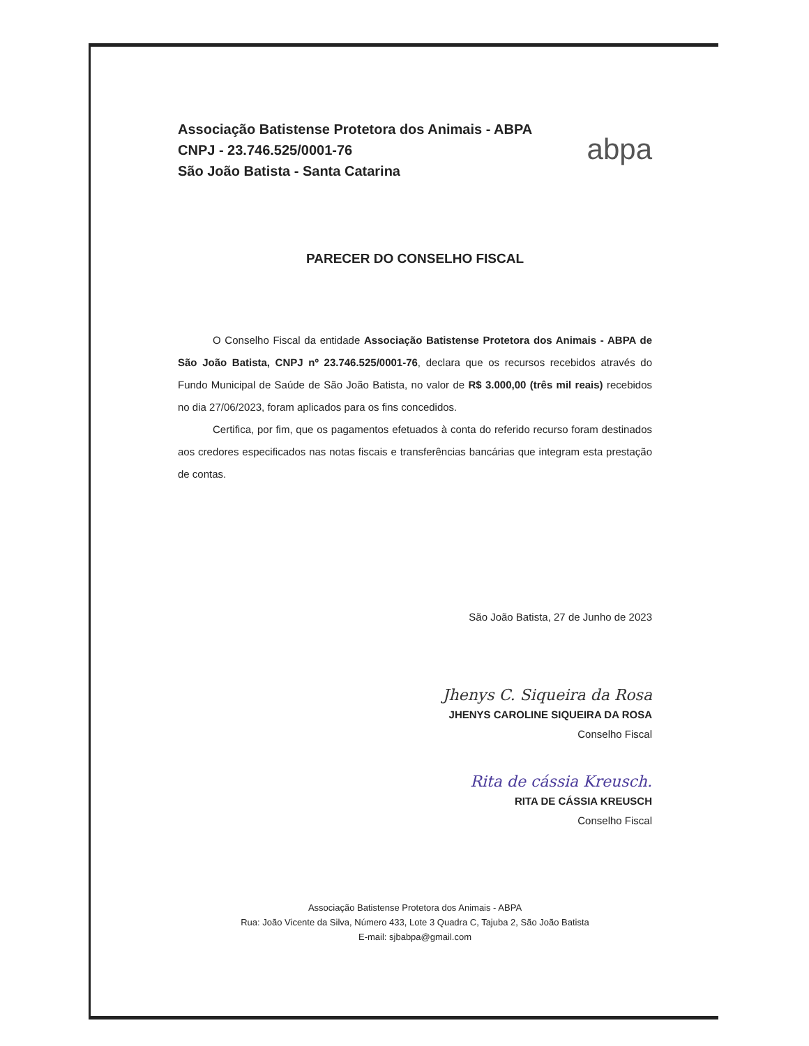Associação Batistense Protetora dos Animais - ABPA
CNPJ - 23.746.525/0001-76
São João Batista - Santa Catarina
abpa
PARECER DO CONSELHO FISCAL
O Conselho Fiscal da entidade Associação Batistense Protetora dos Animais - ABPA de São João Batista, CNPJ nº 23.746.525/0001-76, declara que os recursos recebidos através do Fundo Municipal de Saúde de São João Batista, no valor de R$ 3.000,00 (três mil reais) recebidos no dia 27/06/2023, foram aplicados para os fins concedidos.
Certifica, por fim, que os pagamentos efetuados à conta do referido recurso foram destinados aos credores especificados nas notas fiscais e transferências bancárias que integram esta prestação de contas.
São João Batista, 27 de Junho de 2023
Jhenys C. Siqueira da Rosa
JHENYS CAROLINE SIQUEIRA DA ROSA
Conselho Fiscal
Rita de cássia Kreusch.
RITA DE CÁSSIA KREUSCH
Conselho Fiscal
Associação Batistense Protetora dos Animais - ABPA
Rua: João Vicente da Silva, Número 433, Lote 3 Quadra C, Tajuba 2, São João Batista
E-mail: sjbabpa@gmail.com